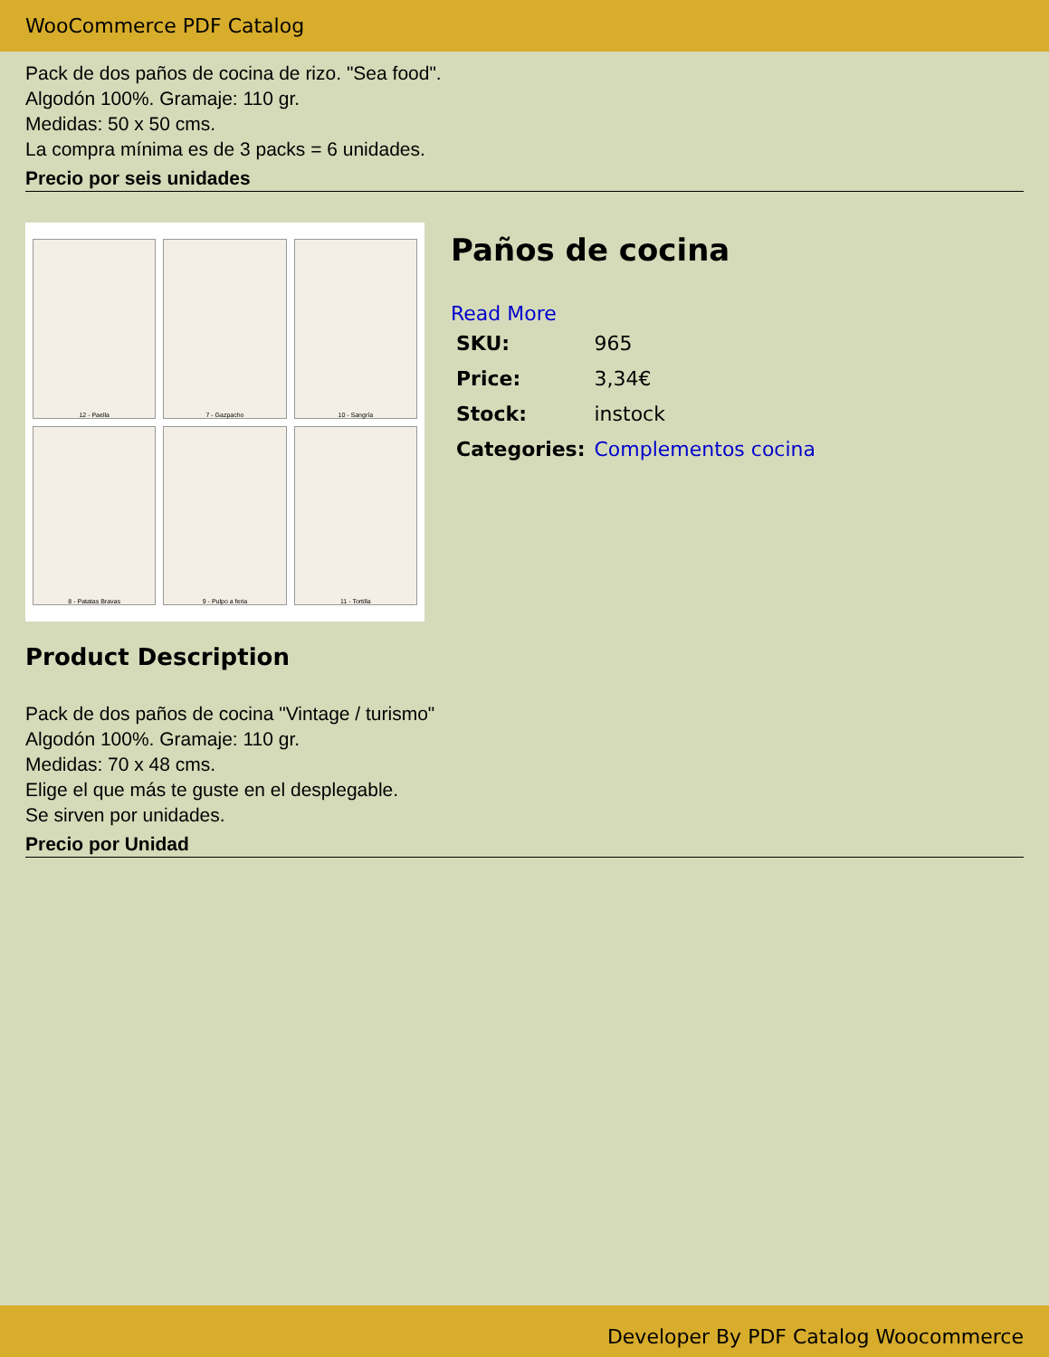WooCommerce PDF Catalog
Pack de dos paños de cocina de rizo. "Sea food".
Algodón 100%. Gramaje: 110 gr.
Medidas: 50 x 50 cms.
La compra mínima es de 3 packs = 6 unidades.
Precio por seis unidades
12 - Paella
7 - Gazpacho
10 - Sangría
8 - Patatas Bravas
9 - Pulpo a feria
11 - Tortilla
Paños de cocina
Read More
| SKU: | 965 |
| Price: | 3,34€ |
| Stock: | instock |
| Categories: | Complementos cocina |
Product Description
Pack de dos paños de cocina "Vintage / turismo"
Algodón 100%. Gramaje: 110 gr.
Medidas: 70 x 48 cms.
Elige el que más te guste en el desplegable.
Se sirven por unidades.
Precio por Unidad
Developer By PDF Catalog Woocommerce